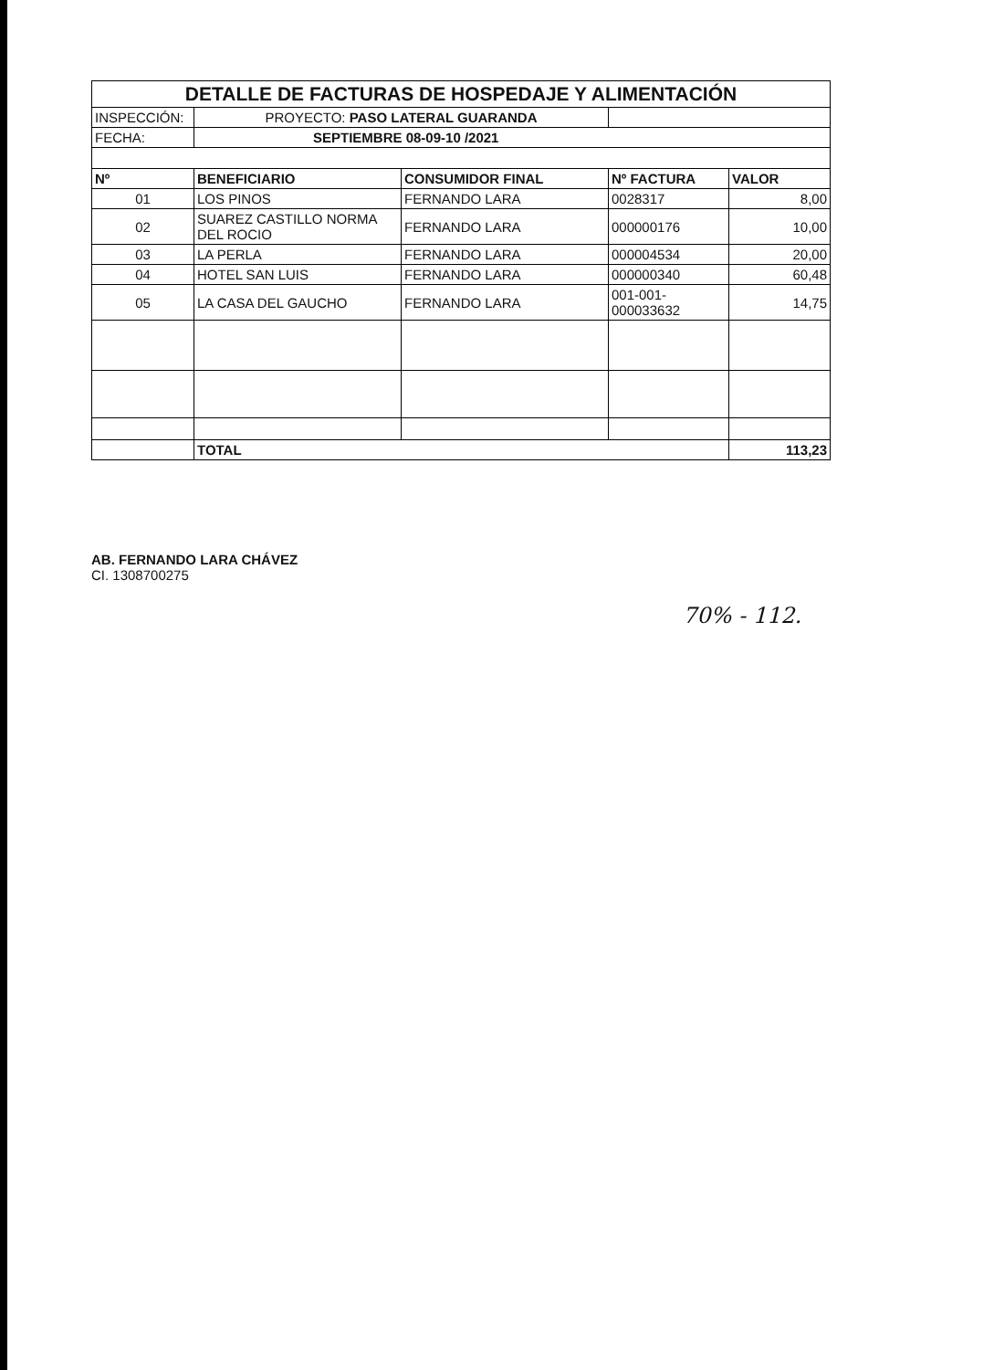| DETALLE DE FACTURAS DE HOSPEDAJE Y ALIMENTACIÓN | | | | |
| INSPECCIÓN: | PROYECTO: PASO LATERAL GUARANDA | | | |
| FECHA: | SEPTIEMBRE 08-09-10 /2021 | | | |
| Nº | BENEFICIARIO | CONSUMIDOR FINAL | Nº FACTURA | VALOR |
| 01 | LOS PINOS | FERNANDO LARA | 0028317 | 8,00 |
| 02 | SUAREZ CASTILLO NORMA DEL ROCIO | FERNANDO LARA | 000000176 | 10,00 |
| 03 | LA PERLA | FERNANDO LARA | 000004534 | 20,00 |
| 04 | HOTEL SAN LUIS | FERNANDO LARA | 000000340 | 60,48 |
| 05 | LA CASA DEL GAUCHO | FERNANDO LARA | 001-001-000033632 | 14,75 |
| | TOTAL | | | 113,23 |
AB. FERNANDO LARA CHÁVEZ
CI. 1308700275
70% - 112.